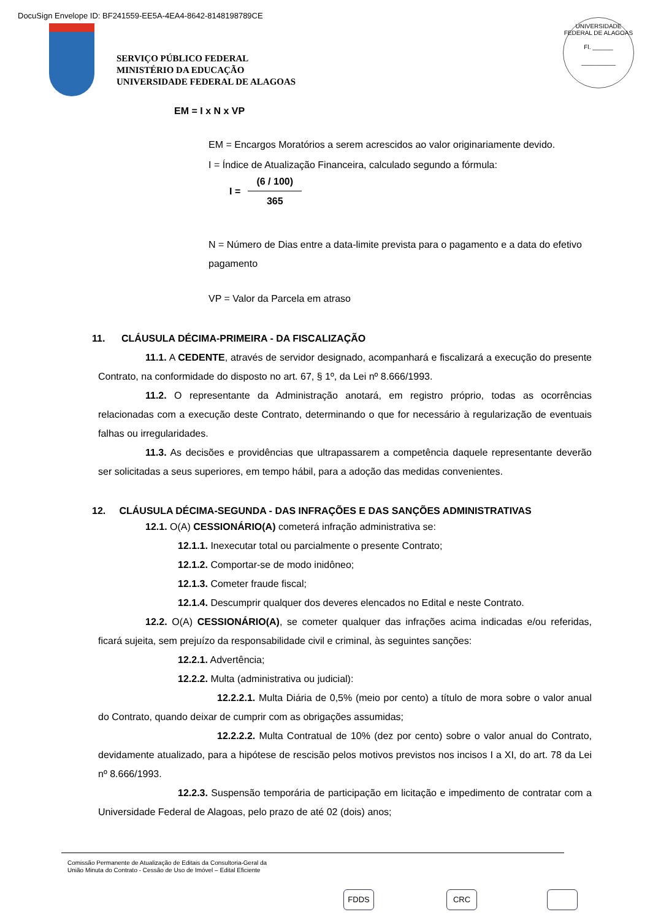DocuSign Envelope ID: BF241559-EE5A-4EA4-8642-8148198789CE
SERVIÇO PÚBLICO FEDERAL
MINISTÉRIO DA EDUCAÇÃO
UNIVERSIDADE FEDERAL DE ALAGOAS
UNIVERSIDADE FEDERAL DE ALAGOAS
Fl. ______
__________
EM = I x N x VP
EM = Encargos Moratórios a serem acrescidos ao valor originariamente devido.
I = Índice de Atualização Financeira, calculado segundo a fórmula:
I =
(6 / 100)
365
N = Número de Dias entre a data-limite prevista para o pagamento e a data do efetivo pagamento
VP = Valor da Parcela em atraso
11. CLÁUSULA DÉCIMA-PRIMEIRA - DA FISCALIZAÇÃO
11.1. A CEDENTE, através de servidor designado, acompanhará e fiscalizará a execução do presente Contrato, na conformidade do disposto no art. 67, § 1º, da Lei nº 8.666/1993.
11.2. O representante da Administração anotará, em registro próprio, todas as ocorrências relacionadas com a execução deste Contrato, determinando o que for necessário à regularização de eventuais falhas ou irregularidades.
11.3. As decisões e providências que ultrapassarem a competência daquele representante deverão ser solicitadas a seus superiores, em tempo hábil, para a adoção das medidas convenientes.
12. CLÁUSULA DÉCIMA-SEGUNDA - DAS INFRAÇÕES E DAS SANÇÕES ADMINISTRATIVAS
12.1. O(A) CESSIONÁRIO(A) cometerá infração administrativa se:
12.1.1. Inexecutar total ou parcialmente o presente Contrato;
12.1.2. Comportar-se de modo inidôneo;
12.1.3. Cometer fraude fiscal;
12.1.4. Descumprir qualquer dos deveres elencados no Edital e neste Contrato.
12.2. O(A) CESSIONÁRIO(A), se cometer qualquer das infrações acima indicadas e/ou referidas, ficará sujeita, sem prejuízo da responsabilidade civil e criminal, às seguintes sanções:
12.2.1. Advertência;
12.2.2. Multa (administrativa ou judicial):
12.2.2.1. Multa Diária de 0,5% (meio por cento) a título de mora sobre o valor anual do Contrato, quando deixar de cumprir com as obrigações assumidas;
12.2.2.2. Multa Contratual de 10% (dez por cento) sobre o valor anual do Contrato, devidamente atualizado, para a hipótese de rescisão pelos motivos previstos nos incisos I a XI, do art. 78 da Lei nº 8.666/1993.
12.2.3. Suspensão temporária de participação em licitação e impedimento de contratar com a Universidade Federal de Alagoas, pelo prazo de até 02 (dois) anos;
Comissão Permanente de Atualização de Editais da Consultoria-Geral da
União Minuta do Contrato - Cessão de Uso de Imóvel – Edital Eficiente
FDDS CRC